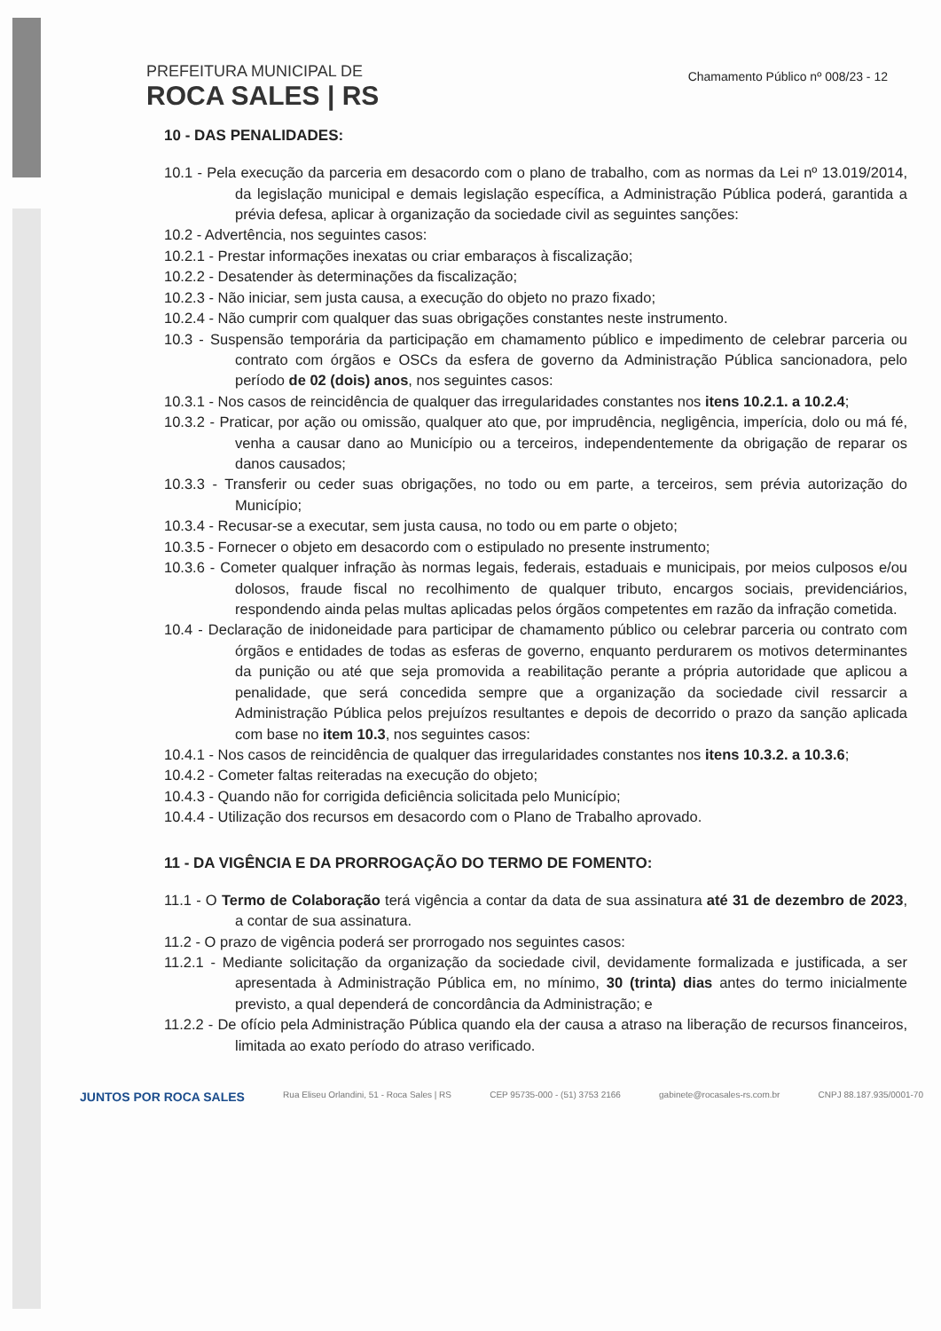PREFEITURA MUNICIPAL DE
ROCA SALES | RS
Chamamento Público nº 008/23 - 12
10 - DAS PENALIDADES:
10.1 - Pela execução da parceria em desacordo com o plano de trabalho, com as normas da Lei nº 13.019/2014, da legislação municipal e demais legislação específica, a Administração Pública poderá, garantida a prévia defesa, aplicar à organização da sociedade civil as seguintes sanções:
10.2 - Advertência, nos seguintes casos:
10.2.1 - Prestar informações inexatas ou criar embaraços à fiscalização;
10.2.2 - Desatender às determinações da fiscalização;
10.2.3 - Não iniciar, sem justa causa, a execução do objeto no prazo fixado;
10.2.4 - Não cumprir com qualquer das suas obrigações constantes neste instrumento.
10.3 - Suspensão temporária da participação em chamamento público e impedimento de celebrar parceria ou contrato com órgãos e OSCs da esfera de governo da Administração Pública sancionadora, pelo período de 02 (dois) anos, nos seguintes casos:
10.3.1 - Nos casos de reincidência de qualquer das irregularidades constantes nos itens 10.2.1. a 10.2.4;
10.3.2 - Praticar, por ação ou omissão, qualquer ato que, por imprudência, negligência, imperícia, dolo ou má fé, venha a causar dano ao Município ou a terceiros, independentemente da obrigação de reparar os danos causados;
10.3.3 - Transferir ou ceder suas obrigações, no todo ou em parte, a terceiros, sem prévia autorização do Município;
10.3.4 - Recusar-se a executar, sem justa causa, no todo ou em parte o objeto;
10.3.5 - Fornecer o objeto em desacordo com o estipulado no presente instrumento;
10.3.6 - Cometer qualquer infração às normas legais, federais, estaduais e municipais, por meios culposos e/ou dolosos, fraude fiscal no recolhimento de qualquer tributo, encargos sociais, previdenciários, respondendo ainda pelas multas aplicadas pelos órgãos competentes em razão da infração cometida.
10.4 - Declaração de inidoneidade para participar de chamamento público ou celebrar parceria ou contrato com órgãos e entidades de todas as esferas de governo, enquanto perdurarem os motivos determinantes da punição ou até que seja promovida a reabilitação perante a própria autoridade que aplicou a penalidade, que será concedida sempre que a organização da sociedade civil ressarcir a Administração Pública pelos prejuízos resultantes e depois de decorrido o prazo da sanção aplicada com base no item 10.3, nos seguintes casos:
10.4.1 - Nos casos de reincidência de qualquer das irregularidades constantes nos itens 10.3.2. a 10.3.6;
10.4.2 - Cometer faltas reiteradas na execução do objeto;
10.4.3 - Quando não for corrigida deficiência solicitada pelo Município;
10.4.4 - Utilização dos recursos em desacordo com o Plano de Trabalho aprovado.
11 - DA VIGÊNCIA E DA PRORROGAÇÃO DO TERMO DE FOMENTO:
11.1 - O Termo de Colaboração terá vigência a contar da data de sua assinatura até 31 de dezembro de 2023, a contar de sua assinatura.
11.2 - O prazo de vigência poderá ser prorrogado nos seguintes casos:
11.2.1 - Mediante solicitação da organização da sociedade civil, devidamente formalizada e justificada, a ser apresentada à Administração Pública em, no mínimo, 30 (trinta) dias antes do termo inicialmente previsto, a qual dependerá de concordância da Administração; e
11.2.2 - De ofício pela Administração Pública quando ela der causa a atraso na liberação de recursos financeiros, limitada ao exato período do atraso verificado.
JUNTOS POR ROCA SALES Rua Eliseu Orlandini, 51 - Roca Sales | RS CEP 95735-000 - (51) 3753 2166 gabinete@rocasales-rs.com.br CNPJ 88.187.935/0001-70